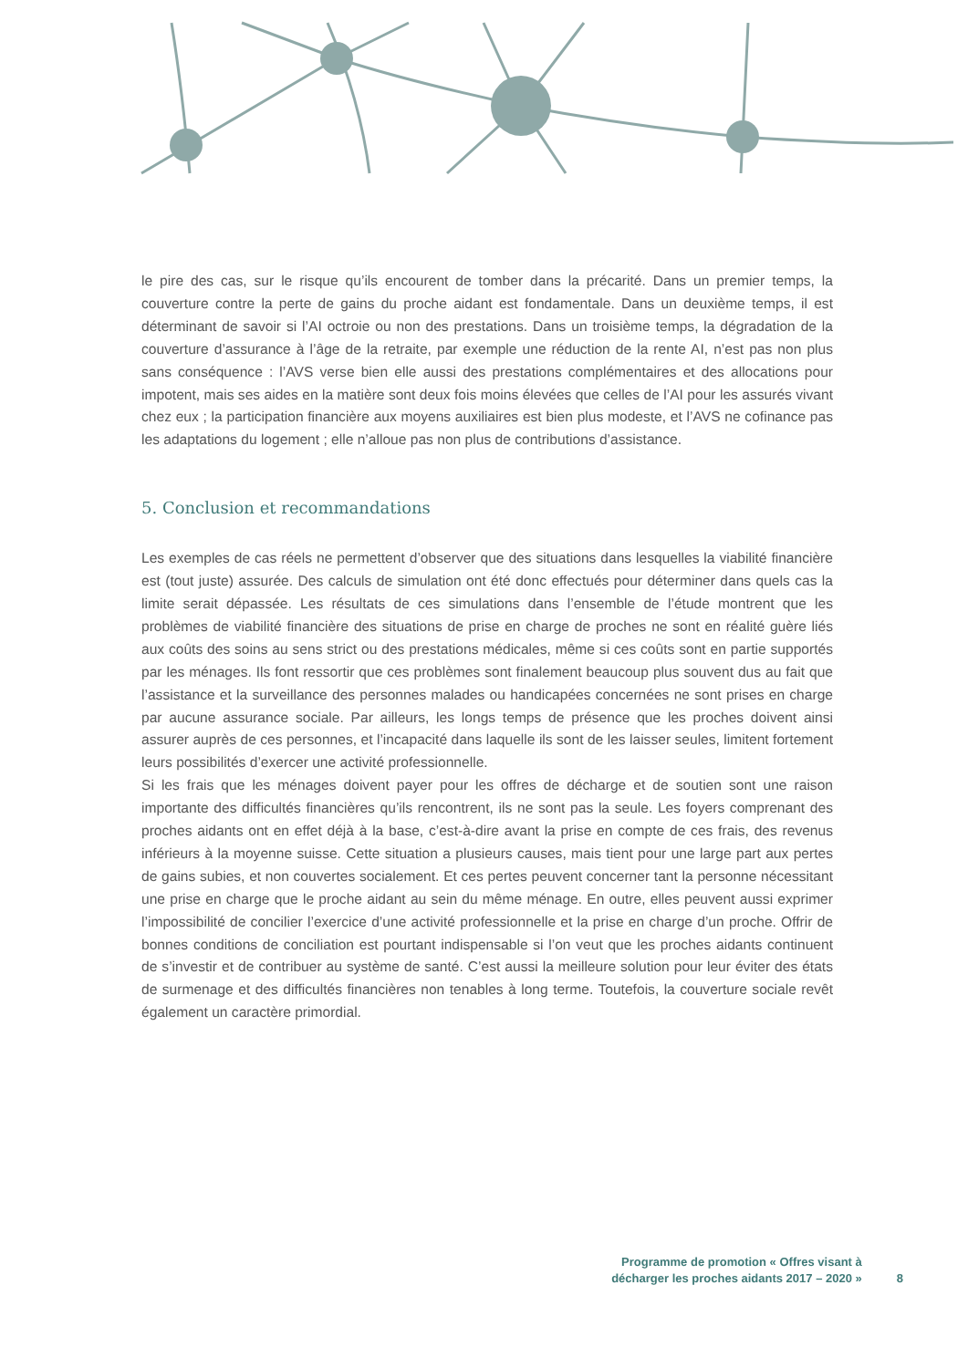le pire des cas, sur le risque qu’ils encourent de tomber dans la précarité. Dans un premier temps, la couverture contre la perte de gains du proche aidant est fondamentale. Dans un deuxième temps, il est déterminant de savoir si l’AI octroie ou non des prestations. Dans un troisième temps, la dégradation de la couverture d’assurance à l’âge de la retraite, par exemple une réduction de la rente AI, n’est pas non plus sans conséquence : l’AVS verse bien elle aussi des prestations complémentaires et des allocations pour impotent, mais ses aides en la matière sont deux fois moins élevées que celles de l’AI pour les assurés vivant chez eux ; la participation financière aux moyens auxiliaires est bien plus modeste, et l’AVS ne cofinance pas les adaptations du logement ; elle n’alloue pas non plus de contributions d’assistance.
5. Conclusion et recommandations
Les exemples de cas réels ne permettent d’observer que des situations dans lesquelles la viabilité financière est (tout juste) assurée. Des calculs de simulation ont été donc effectués pour déterminer dans quels cas la limite serait dépassée. Les résultats de ces simulations dans l’ensemble de l’étude montrent que les problèmes de viabilité financière des situations de prise en charge de proches ne sont en réalité guère liés aux coûts des soins au sens strict ou des prestations médicales, même si ces coûts sont en partie supportés par les ménages. Ils font ressortir que ces problèmes sont finalement beaucoup plus souvent dus au fait que l’assistance et la surveillance des personnes malades ou handicapées concernées ne sont prises en charge par aucune assurance sociale. Par ailleurs, les longs temps de présence que les proches doivent ainsi assurer auprès de ces personnes, et l’incapacité dans laquelle ils sont de les laisser seules, limitent fortement leurs possibilités d’exercer une activité professionnelle.
Si les frais que les ménages doivent payer pour les offres de décharge et de soutien sont une raison importante des difficultés financières qu’ils rencontrent, ils ne sont pas la seule. Les foyers comprenant des proches aidants ont en effet déjà à la base, c’est-à-dire avant la prise en compte de ces frais, des revenus inférieurs à la moyenne suisse. Cette situation a plusieurs causes, mais tient pour une large part aux pertes de gains subies, et non couvertes socialement. Et ces pertes peuvent concerner tant la personne nécessitant une prise en charge que le proche aidant au sein du même ménage. En outre, elles peuvent aussi exprimer l’impossibilité de concilier l’exercice d’une activité professionnelle et la prise en charge d’un proche. Offrir de bonnes conditions de conciliation est pourtant indispensable si l’on veut que les proches aidants continuent de s’investir et de contribuer au système de santé. C’est aussi la meilleure solution pour leur éviter des états de surmenage et des difficultés financières non tenables à long terme. Toutefois, la couverture sociale revêt également un caractère primordial.
Programme de promotion « Offres visant à
décharger les proches aidants 2017 – 2020 »
8